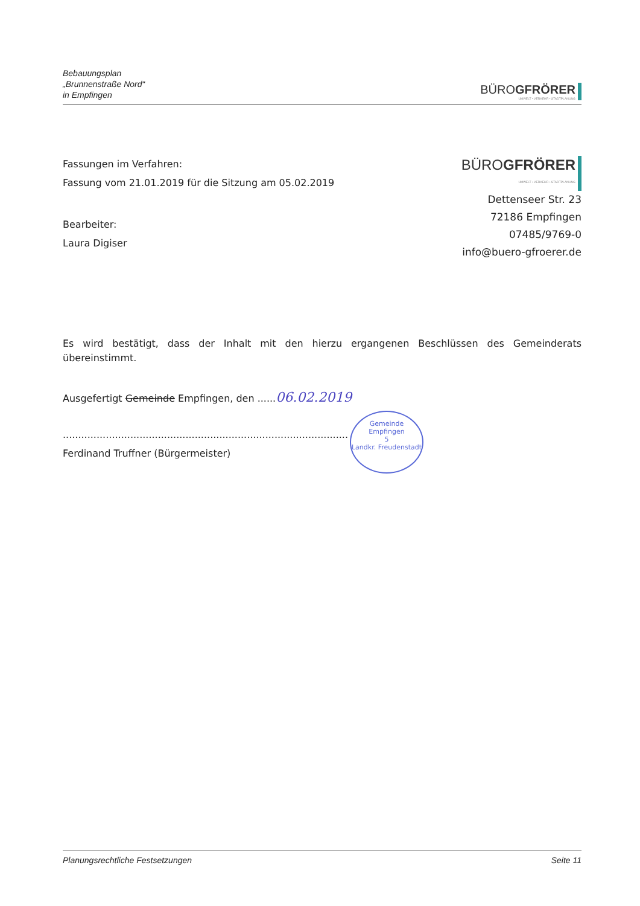Bebauungsplan
„Brunnenstraße Nord“
in Empfingen
BÜROGFRÖRER
UMWELT • VERKEHR • STADTPLANUNG
Fassungen im Verfahren:
Fassung vom 21.01.2019 für die Sitzung am 05.02.2019
Bearbeiter:
Laura Digiser
BÜROGFRÖRER
UMWELT • VERKEHR • STADTPLANUNG
Dettenseer Str. 23
72186 Empfingen
07485/9769-0
info@buero-gfroerer.de
Es wird bestätigt, dass der Inhalt mit den hierzu ergangenen Beschlüssen des Gemeinderats übereinstimmt.
Ausgefertigt Gemeinde Empfingen, den ......06.02.2019
.............................................................................................
Ferdinand Truffner (Bürgermeister)
Gemeinde Empfingen
5
Landkr. Freudenstadt
Planungsrechtliche Festsetzungen Seite 11